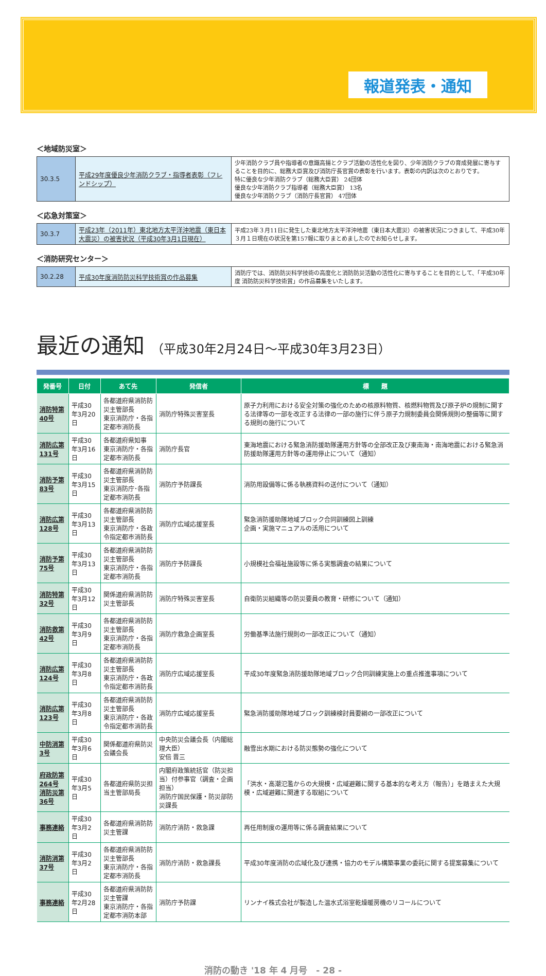報道発表・通知
＜地域防災室＞
| 30.3.5 | 平成29年度優良少年消防クラブ・指導者表彰（フレンドシップ） | 少年消防クラブ員や指導者の意識高揚とクラブ活動の活性化を図り、少年消防クラブの育成発展に寄与することを目的に、総務大臣賞及び消防庁長官賞の表彰を行います。表彰の内訳は次のとおりです。 特に優良な少年消防クラブ（総務大臣賞） 24団体 優良な少年消防クラブ指導者（総務大臣賞） 13名 優良な少年消防クラブ（消防庁長官賞） 47団体 |
＜応急対策室＞
| 30.3.7 | 平成23年（2011年）東北地方太平洋沖地震（東日本大震災）の被害状況（平成30年3月1日現在） | 平成23年３月11日に発生した東北地方太平洋沖地震（東日本大震災）の被害状況につきまして、平成30年３月１日現在の状況を第157報に取りまとめましたのでお知らせします。 |
＜消防研究センター＞
| 30.2.28 | 平成30年度消防防災科学技術賞の作品募集 | 消防庁では、消防防災科学技術の高度化と消防防災活動の活性化に寄与することを目的として、「平成30年度 消防防災科学技術賞」の作品募集をいたします。 |
最近の通知 （平成30年2月24日～平成30年3月23日）
| 発番号 | 日付 | あて先 | 発信者 | 標 題 |
| --- | --- | --- | --- | --- |
| 消防特第40号 | 平成30年3月20日 | 各都道府県消防防災主管部長 東京消防庁・各指定都市消防長 | 消防庁特殊災害室長 | 原子力利用における安全対策の強化のための核原料物質、核燃料物質及び原子炉の規制に関する法律等の一部を改正する法律の一部の施行に伴う原子力規制委員会関係規則の整備等に関する規則の施行について |
| 消防広第131号 | 平成30年3月16日 | 各都道府県知事 東京消防庁・各指定都市消防長 | 消防庁長官 | 東海地震における緊急消防援助隊運用方針等の全部改正及び東南海・南海地震における緊急消防援助隊運用方針等の運用停止について（通知） |
| 消防予第83号 | 平成30年3月15日 | 各都道府県消防防災主管部長 東京消防庁･各指定都市消防長 | 消防庁予防課長 | 消防用設備等に係る執務資料の送付について（通知） |
| 消防広第128号 | 平成30年3月13日 | 各都道府県消防防災主管部長 東京消防庁・各政令指定都市消防長 | 消防庁広域応援室長 | 緊急消防援助隊地域ブロック合同訓練図上訓練 企画・実施マニュアルの活用について |
| 消防予第75号 | 平成30年3月13日 | 各都道府県消防防災主管部長 東京消防庁・各指定都市消防長 | 消防庁予防課長 | 小規模社会福祉施設等に係る実態調査の結果について |
| 消防特第32号 | 平成30年3月12日 | 関係道府県消防防災主管部長 | 消防庁特殊災害室長 | 自衛防災組織等の防災要員の教育・研修について（通知） |
| 消防救第42号 | 平成30年3月9日 | 各都道府県消防防災主管部長 東京消防庁・各指定都市消防長 | 消防庁救急企画室長 | 労働基準法施行規則の一部改正について（通知） |
| 消防広第124号 | 平成30年3月8日 | 各都道府県消防防災主管部長 東京消防庁・各政令指定都市消防長 | 消防庁広域応援室長 | 平成30年度緊急消防援助隊地域ブロック合同訓練実施上の重点推進事項について |
| 消防広第123号 | 平成30年3月8日 | 各都道府県消防防災主管部長 東京消防庁・各政令指定都市消防長 | 消防庁広域応援室長 | 緊急消防援助隊地域ブロック訓練検討員要綱の一部改正について |
| 中防消第3号 | 平成30年3月6日 | 関係都道府県防災会議会長 | 中央防災会議会長（内閣総理大臣） 安倍 晋三 | 融雪出水期における防災態勢の強化について |
| 府政防第264号 消防災第36号 | 平成30年3月5日 | 各都道府県防災担当主管部局長 | 内閣府政策統括官（防災担当）付参事官（調査・企画担当） 消防庁国民保護・防災部防災課長 | 「洪水・高潮氾濫からの大規模・広域避難に関する基本的な考え方（報告）」を踏まえた大規模・広域避難に関連する取組について |
| 事務連絡 | 平成30年3月2日 | 各都道府県消防防災主管課 | 消防庁消防・救急課 | 再任用制度の運用等に係る調査結果について |
| 消防消第37号 | 平成30年3月2日 | 各都道府県消防防災主管部長 東京消防庁・各指定都市消防長 | 消防庁消防・救急課長 | 平成30年度消防の広域化及び連携・協力のモデル構築事業の委託に関する提案募集について |
| 事務連絡 | 平成30年2月28日 | 各都道府県消防防災主管課 東京消防庁・各指定都市消防本部 | 消防庁予防課 | リンナイ株式会社が製造した温水式浴室乾燥暖房機のリコールについて |
消防の動き '18 年 4 月号　- 28 -